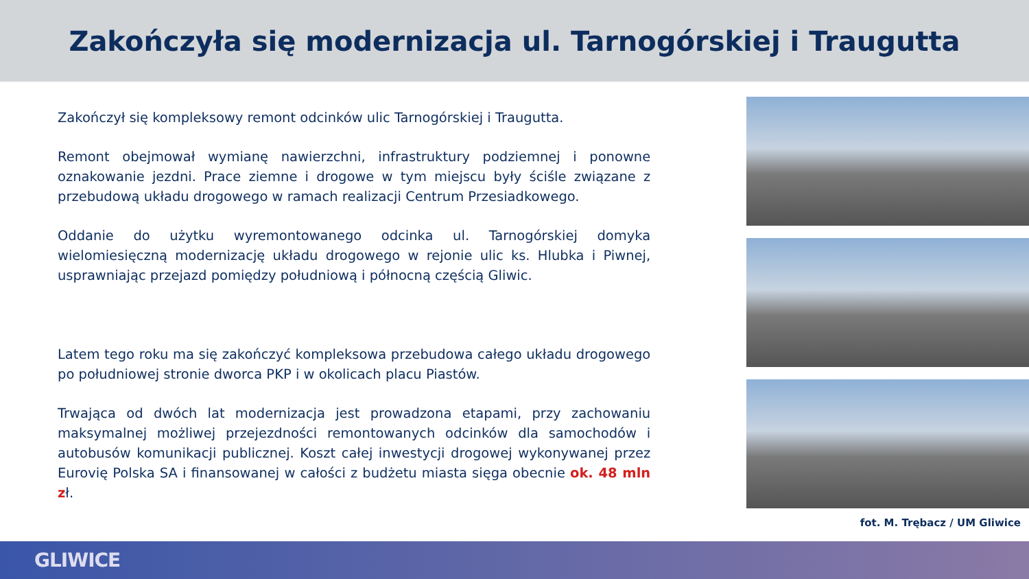Zakończyła się modernizacja ul. Tarnogórskiej i Traugutta
Zakończył się kompleksowy remont odcinków ulic Tarnogórskiej i Traugutta.
Remont obejmował wymianę nawierzchni, infrastruktury podziemnej i ponowne oznakowanie jezdni. Prace ziemne i drogowe w tym miejscu były ściśle związane z przebudową układu drogowego w ramach realizacji Centrum Przesiadkowego.
Oddanie do użytku wyremontowanego odcinka ul. Tarnogórskiej domyka wielomiesięczną modernizację układu drogowego w rejonie ulic ks. Hlubka i Piwnej, usprawniając przejazd pomiędzy południową i północną częścią Gliwic.
Latem tego roku ma się zakończyć kompleksowa przebudowa całego układu drogowego po południowej stronie dworca PKP i w okolicach placu Piastów.
Trwająca od dwóch lat modernizacja jest prowadzona etapami, przy zachowaniu maksymalnej możliwej przejezdności remontowanych odcinków dla samochodów i autobusów komunikacji publicznej. Koszt całej inwestycji drogowej wykonywanej przez Eurovię Polska SA i finansowanej w całości z budżetu miasta sięga obecnie ok. 48 mln zł.
fot. M. Trębacz / UM Gliwice
GLIWICE